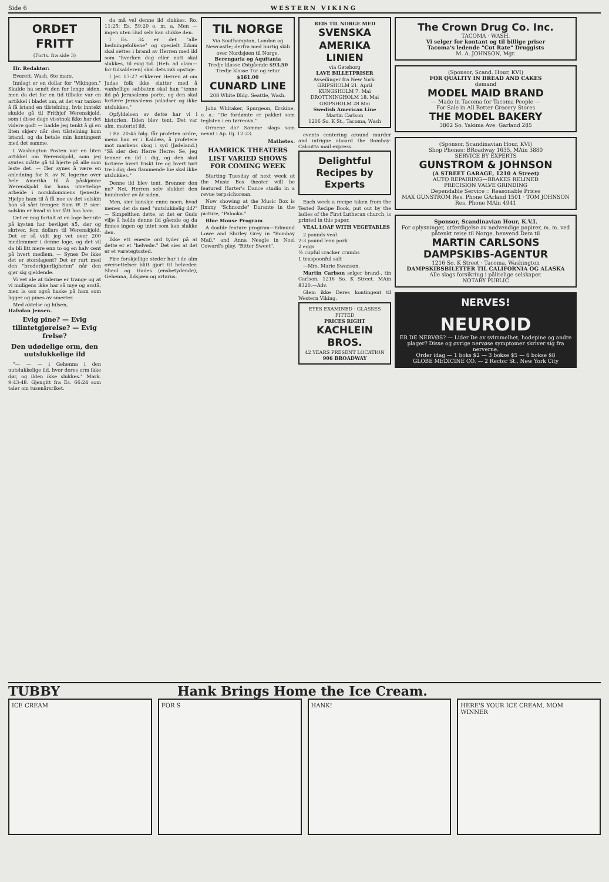Side 6 WESTERN VIKING
ORDET FRITT
(Forts. fra side 3)
Hr. Redaktør:
Everett, Wash. 6te mars.
Innlagt er en dollar for "Vikingen." Skulde ha sendt den for lenge siden, men da det for en tid tilbake var en artikkel i bladet om, at det var tanken å få istand en tilstelning, hvis inntekt skulde gå til Frithjof Werenskjold, som i disse dage visstnok ikke har det videre godt — hadde jeg tenkt å gi en liten skjerv når den tilstelning kom istand, og da betale min kontingent med det samme.
I Washington Posten var en liten artikkel om Werenskjold, som jeg syntes måtte gå til hjerte på alle som leste det. — Her synes å være en anledning for S. av N. logerne over hele Amerika til å påskjønne Werenskjold for hans utrettelige arbeide i norskdommens tjeneste. Hjelpe ham til å få noe av det solskin han så sårt trenger. Som W. P. sier: solskin er hvad vi har fått hos ham.
Det er mig fortalt at en loge her ute på kysten har bevilget $5, sier og skriver, fem dollars til Werenskjold. Det er så vidt jeg vet over 200 medlemmer i denne loge, og det vil da bli litt mere enn to og en halv cent på hvert medlem. — Synes De ikke det er storslagent? Det er rart med den "broderkjærligheten" når den gjør sig gjeldende.
Vi vet ale at tiderne er trange og at vi muligens ikke har så mye og avstå, men la oss også huske på ham som ligger og pines av smerter.
Med aktelse og hilsen,
Halvdan Jensen.
Evig pine? — Evig tilintetgjørelse? — Evig frelse?
Den udødelige orm, den uutslukkelige ild
"— — — i Gehenna i den uutslukkelige ild, hvor deres orm ikke dør, og ilden ikke slukkes." Mark. 9:43-48. Gjengitt fra Es. 66:24 som taler om tusenårsriket.
da må vel denne ild slukkes. Ro. 11:25; Es. 59:20 o. m. a. Men — ingen uten Gud selv kan slukke den.
I Es. 34 er det "alle hedningefolkene" og spesielt Edom skal settes i brand av Herren med ild som "hverken dag eller natt skal slukkes, til evig tid. (Heb. ad olam—for tidsalderen) skal dets røk opstige.
I Jer. 17:27 erklærer Herren at om Judas folk ikke slutter med å vanhellige sabbaten skal han "tenne ild på Jerusalems porte, og den skal fortære Jerusalems paladser og ikke utslukkes."
Opfyldelsen av dette har vi i historien. Ilden blev tent. Det var alm. materiel ild.
I Ez. 20:45 følg. får profeten ordre, mens han er i Kaldæa, å profetere mot markens skog i syd (Jødeland.) "Så sier den Herre Herre: Se, jeg tenner en ild i dig, og den skal fortære hvert friskt tre og hvert tørt tre i dig; den flammende lue skal ikke utslukkes."
Denne ild blev tent. Brenner den nu? Nei, Herren selv slukket den hundreder av år siden.
Men, sier kanskje ennu noen, hvad menes det da med "uutslukkelig ild?" — Simpelthen dette, at det er Guds vilje å holde denne ild gående og da finnes ingen og intet som kan slukke den.
Ikke ett eneste ord tyder på at dette er et "helvede." Det sies at det er et varetegtssted.
Fire forskjellige steder har i de alm oversettelser blitt gjort til helveder. Sheol og Hades (ensbetydende), Gehenna, Ildsjøen og artarus.
TIL NORGE
Via Southampton, London og Newcastle; derfra med hurtig skib over Nordsjøen til Norge.
Berengaria og Aquitania
Tredje klasse Østgående $93.50
Tredje klasse Tur og retur $161.00
CUNARD LINE
208 White Bldg. Seattle, Wash.
John Whitaker, Spurgeon, Erskine, o. a.: "De fordømte er pakket som teglsten i en tørreovn."
Ormene da? Samme slags som nevnt i Ap. Gj. 12:23.
Mathetes.
HAMRICK THEATERS LIST VARIED SHOWS FOR COMING WEEK
Starting Tuesday of next week at the Music Box theater will be featured Harter's Dance studio in a revue terpsichorean.
Now showing at the Music Box is Jimmy "Schnozzle" Durante in the picture, "Palooka."
Blue Mouse Program
A double feature program—Edmund Lowe and Shirley Grey in "Bombay Mail," and Anna Neagle in Noel Coward's play, "Bitter Sweet".
REIS TIL NORGE MED
SVENSKA AMERIKA LINIEN
via Gøteborg
LAVE BILLETPRISER
Avseilinger fra New York:
GRIPSHOLM 21. April
KUNGSHOLM 7. Mai
DROTTNINGHOLM 18. Mai
GRIPSHOLM 28 Mai
Swedish American Line
Martin Carlson
1216 So. K St., Tacoma, Wash
events centering around murder and intrigue aboard the Bombay-Calcutta mail express.
Delightful Recipes by Experts
Each week a recipe taken from the Tested Recipe Book, put out by the ladies of the First Lutheran church, is printed in this paper.
VEAL LOAF WITH VEGETABLES
2 pounds veal
2-3 pound lean pork
2 eggs
½ cupful cracker crumbs
1 teaspoonful salt
—Mrs. Marie Swanson.
Martin Carlson selger brand-, tin Carlson, 1216 So. K Street. MAin 8320.—Adv.
Glem ikke Deres kontingent til Western Viking.
EYES EXAMINED · GLASSES FITTED
PRICES RIGHT
KACHLEIN BROS.
42 YEARS PRESENT LOCATION
906 BROADWAY
The Crown Drug Co. Inc.
TACOMA · WASH.
Vi selger for kontant og til billige priser
Tacoma's ledende "Cut Rate" Druggists
M. A. JOHNSON, Mgr.
(Sponsor, Scand. Hour, KVI)
FOR QUALITY IN BREAD AND CAKES
demand
MODEL MAID BRAND
— Made in Tacoma for Tacoma People —
For Sale in All Better Grocery Stores
THE MODEL BAKERY
3802 So. Yakima Ave. Garland 285
(Sponsor, Scandinavian Hour, KVI)
Shop Phones: BRoadway 1635, MAin 3880
SERVICE BY EXPERTS
GUNSTROM & JOHNSON
(A STREET GARAGE, 1210 A Street)
AUTO REPAIRING—BRAKES RELINED
PRECISION VALVE GRINDING
Dependable Service :: Reasonable Prices
MAX GUNSTROM Res. Phone GArland 1501 · TOM JOHNSON Res. Phone MAin 4941
Sponsor, Scandinavian Hour, K.V.I.
For oplysninger, utferdigelse av nødvendige papirer, m. m. ved påtenkt reise til Norge, henvend Dem til
MARTIN CARLSONS DAMPSKIBS-AGENTUR
1216 So. K Street · Tacoma, Washington
DAMPSKIBSBILETTER TIL CALIFORNIA OG ALASKA
Alle slags forsikring i pålitelige selskaper.
NOTARY PUBLIC
NERVES!
NEUROID
ER DE NERVØS? — Lider De av svimmelhet, hodepine og andre plager? Disse og øvrige nervøse symptomer skriver sig fra nerverne.
Order idag — 1 boks $2 — 3 bokse $5 — 6 bokse $8
GLOBE MEDICINE CO. — 2 Rector St., New York City
TUBBY Hank Brings Home the Ice Cream.
ICE CREAM FOR S HANK! HERE'S YOUR ICE CREAM, MOM
WINNER